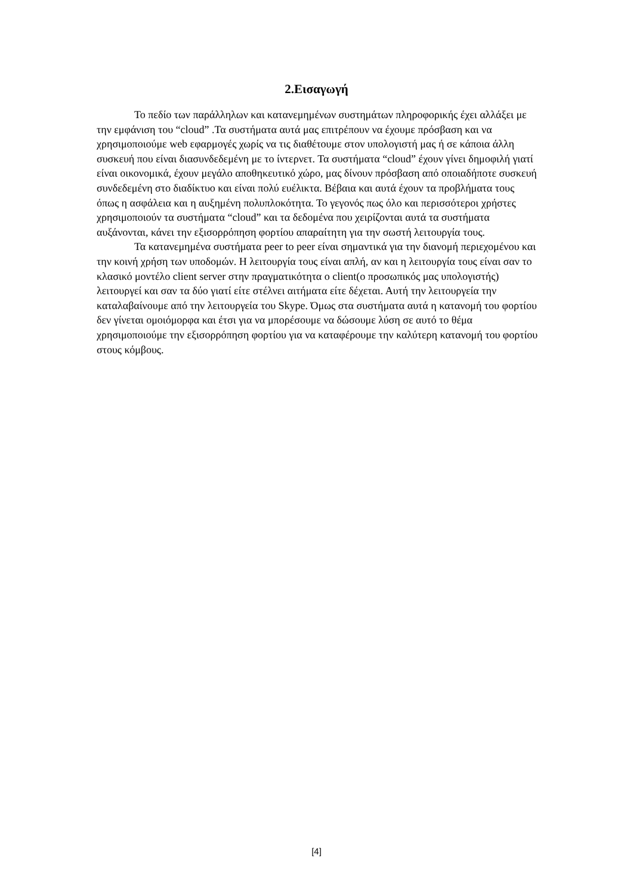2.Εισαγωγή
Το πεδίο των παράλληλων και κατανεμημένων συστημάτων πληροφορικής έχει αλλάξει με την εμφάνιση του “cloud” .Τα συστήματα αυτά μας επιτρέπουν να έχουμε πρόσβαση και να χρησιμοποιούμε web εφαρμογές χωρίς να τις διαθέτουμε στον υπολογιστή μας ή σε κάποια άλλη συσκευή που είναι διασυνδεδεμένη με το ίντερνετ. Τα συστήματα “cloud” έχουν γίνει δημοφιλή γιατί είναι οικονομικά, έχουν μεγάλο αποθηκευτικό χώρο, μας δίνουν πρόσβαση από οποιαδήποτε συσκευή συνδεδεμένη στο διαδίκτυο και είναι πολύ ευέλικτα. Βέβαια και αυτά έχουν τα προβλήματα τους όπως η ασφάλεια και η αυξημένη πολυπλοκότητα. Το γεγονός πως όλο και περισσότεροι χρήστες χρησιμοποιούν τα συστήματα “cloud” και τα δεδομένα που χειρίζονται αυτά τα συστήματα αυξάνονται, κάνει την εξισορρόπηση φορτίου απαραίτητη για την σωστή λειτουργία τους.
Τα κατανεμημένα συστήματα peer to peer είναι σημαντικά για την διανομή περιεχομένου και την κοινή χρήση των υποδομών. Η λειτουργία τους είναι απλή, αν και η λειτουργία τους είναι σαν το κλασικό μοντέλο client server στην πραγματικότητα ο client(ο προσωπικός μας υπολογιστής) λειτουργεί και σαν τα δύο γιατί είτε στέλνει αιτήματα είτε δέχεται. Αυτή την λειτουργεία την καταλαβαίνουμε από την λειτουργεία του Skype. Όμως στα συστήματα αυτά η κατανομή του φορτίου δεν γίνεται ομοιόμορφα και έτσι για να μπορέσουμε να δώσουμε λύση σε αυτό το θέμα χρησιμοποιούμε την εξισορρόπηση φορτίου για να καταφέρουμε την καλύτερη κατανομή του φορτίου στους κόμβους.
[4]